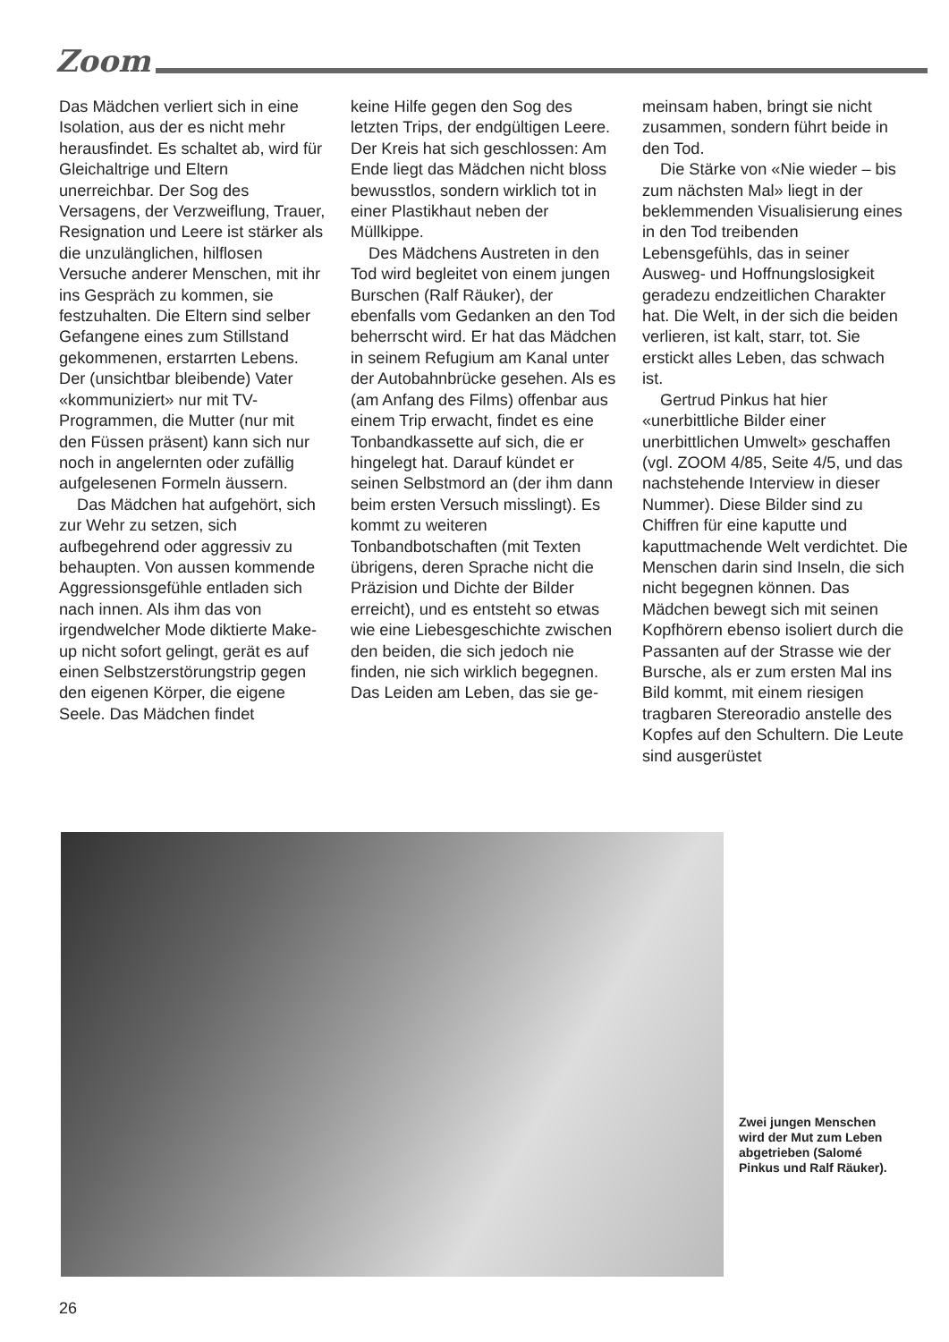Zoom
Das Mädchen verliert sich in eine Isolation, aus der es nicht mehr herausfindet. Es schaltet ab, wird für Gleichaltrige und Eltern unerreichbar. Der Sog des Versagens, der Verzweiflung, Trauer, Resignation und Leere ist stärker als die unzulänglichen, hilflosen Versuche anderer Menschen, mit ihr ins Gespräch zu kommen, sie festzuhalten. Die Eltern sind selber Gefangene eines zum Stillstand gekommenen, erstarrten Lebens. Der (unsichtbar bleibende) Vater «kommuniziert» nur mit TV-Programmen, die Mutter (nur mit den Füssen präsent) kann sich nur noch in angelernten oder zufällig aufgelesenen Formeln äussern.
Das Mädchen hat aufgehört, sich zur Wehr zu setzen, sich aufbegehrend oder aggressiv zu behaupten. Von aussen kommende Aggressionsgefühle entladen sich nach innen. Als ihm das von irgendwelcher Mode diktierte Make-up nicht sofort gelingt, gerät es auf einen Selbstzerstörungstrip gegen den eigenen Körper, die eigene Seele. Das Mädchen findet
keine Hilfe gegen den Sog des letzten Trips, der endgültigen Leere. Der Kreis hat sich geschlossen: Am Ende liegt das Mädchen nicht bloss bewusstlos, sondern wirklich tot in einer Plastikhaut neben der Müllkippe.
Des Mädchens Austreten in den Tod wird begleitet von einem jungen Burschen (Ralf Räuker), der ebenfalls vom Gedanken an den Tod beherrscht wird. Er hat das Mädchen in seinem Refugium am Kanal unter der Autobahnbrücke gesehen. Als es (am Anfang des Films) offenbar aus einem Trip erwacht, findet es eine Tonbandkassette auf sich, die er hingelegt hat. Darauf kündet er seinen Selbstmord an (der ihm dann beim ersten Versuch misslingt). Es kommt zu weiteren Tonbandbotschaften (mit Texten übrigens, deren Sprache nicht die Präzision und Dichte der Bilder erreicht), und es entsteht so etwas wie eine Liebesgeschichte zwischen den beiden, die sich jedoch nie finden, nie sich wirklich begegnen. Das Leiden am Leben, das sie ge-
meinsam haben, bringt sie nicht zusammen, sondern führt beide in den Tod.
Die Stärke von «Nie wieder – bis zum nächsten Mal» liegt in der beklemmenden Visualisierung eines in den Tod treibenden Lebensgefühls, das in seiner Ausweg- und Hoffnungslosigkeit geradezu endzeitlichen Charakter hat. Die Welt, in der sich die beiden verlieren, ist kalt, starr, tot. Sie erstickt alles Leben, das schwach ist.
Gertrud Pinkus hat hier «unerbittliche Bilder einer unerbittlichen Umwelt» geschaffen (vgl. ZOOM 4/85, Seite 4/5, und das nachstehende Interview in dieser Nummer). Diese Bilder sind zu Chiffren für eine kaputte und kaputtmachende Welt verdichtet. Die Menschen darin sind Inseln, die sich nicht begegnen können. Das Mädchen bewegt sich mit seinen Kopfhörern ebenso isoliert durch die Passanten auf der Strasse wie der Bursche, als er zum ersten Mal ins Bild kommt, mit einem riesigen tragbaren Stereoradio anstelle des Kopfes auf den Schultern. Die Leute sind ausgerüstet
Zwei jungen Menschen wird der Mut zum Leben abgetrieben (Salomé Pinkus und Ralf Räuker).
26